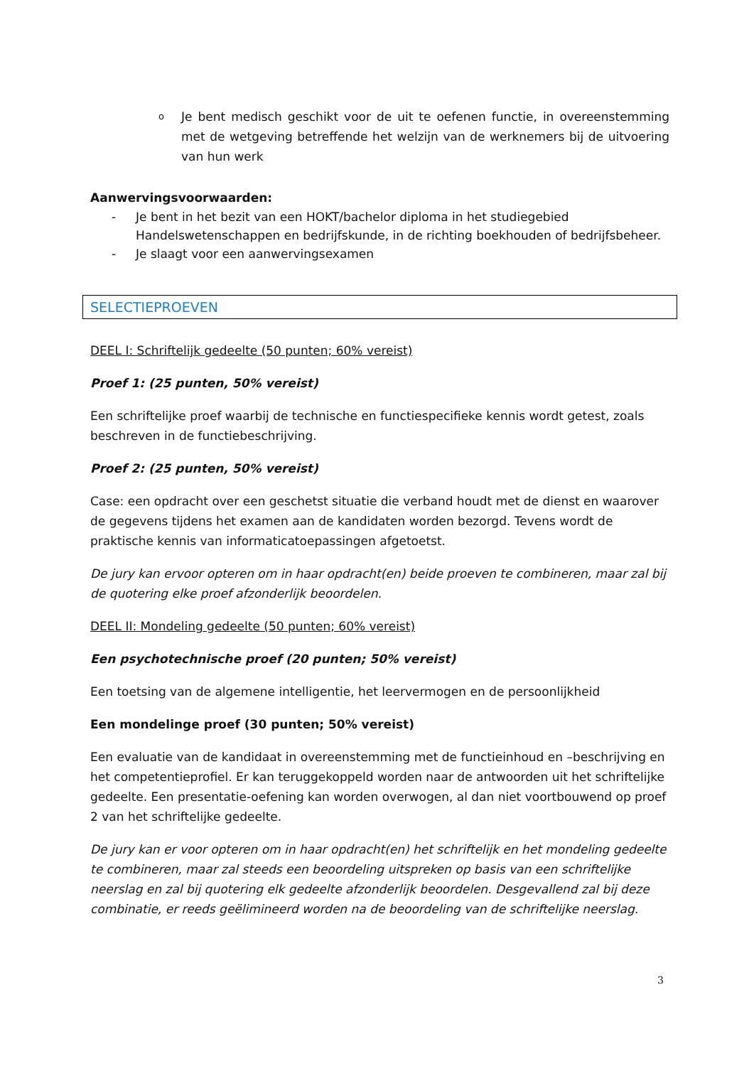o
Je bent medisch geschikt voor de uit te oefenen functie, in overeenstemming met de wetgeving betreffende het welzijn van de werknemers bij de uitvoering van hun werk
Aanwervingsvoorwaarden:
- Je bent in het bezit van een HOKT/bachelor diploma in het studiegebied Handelswetenschappen en bedrijfskunde, in de richting boekhouden of bedrijfsbeheer.
- Je slaagt voor een aanwervingsexamen
SELECTIEPROEVEN
DEEL I: Schriftelijk gedeelte (50 punten; 60% vereist)
Proef 1: (25 punten, 50% vereist)
Een schriftelijke proef waarbij de technische en functiespecifieke kennis wordt getest, zoals beschreven in de functiebeschrijving.
Proef 2: (25 punten, 50% vereist)
Case: een opdracht over een geschetst situatie die verband houdt met de dienst en waarover de gegevens tijdens het examen aan de kandidaten worden bezorgd. Tevens wordt de praktische kennis van informaticatoepassingen afgetoetst.
De jury kan ervoor opteren om in haar opdracht(en) beide proeven te combineren, maar zal bij de quotering elke proef afzonderlijk beoordelen.
DEEL II: Mondeling gedeelte (50 punten; 60% vereist)
Een psychotechnische proef (20 punten; 50% vereist)
Een toetsing van de algemene intelligentie, het leervermogen en de persoonlijkheid
Een mondelinge proef (30 punten; 50% vereist)
Een evaluatie van de kandidaat in overeenstemming met de functieinhoud en –beschrijving en het competentieprofiel. Er kan teruggekoppeld worden naar de antwoorden uit het schriftelijke gedeelte. Een presentatie-oefening kan worden overwogen, al dan niet voortbouwend op proef 2 van het schriftelijke gedeelte.
De jury kan er voor opteren om in haar opdracht(en) het schriftelijk en het mondeling gedeelte te combineren, maar zal steeds een beoordeling uitspreken op basis van een schriftelijke neerslag en zal bij quotering elk gedeelte afzonderlijk beoordelen. Desgevallend zal bij deze combinatie, er reeds geëlimineerd worden na de beoordeling van de schriftelijke neerslag.
3